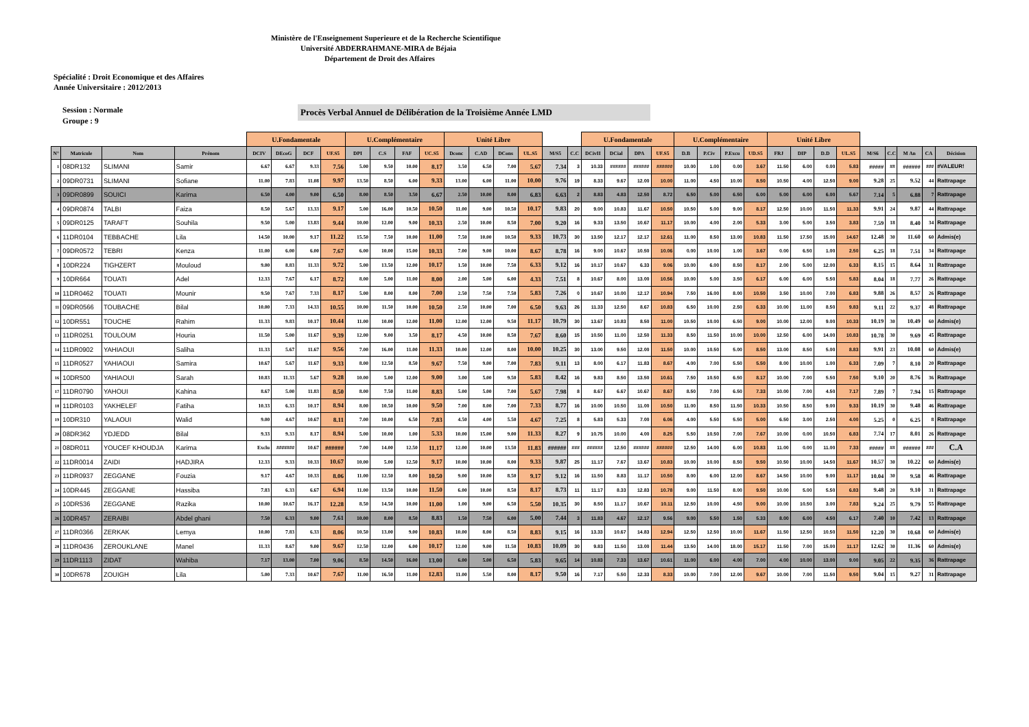Ministère de l'Enseignement Superieure et de la Recherche Scientifique
Université ABDERRAHMANE-MIRA de Béjaia
Département de Droit des Affaires
Spécialité : Droit Economique et des Affaires
Année Universitaire : 2012/2013
Session : Normale
Groupe : 9
Procès Verbal Annuel de Délibération de la Troisième Année LMD
| | | | | U.Fondamentale | | | | U.Complémentaire | | | | Unité Libre | | | | | | U.Fondamentale | | | | U.Complémentaire | | | | Unité Libre | | | | | | | | |
| --- | --- | --- | --- | --- | --- | --- | --- | --- | --- | --- | --- | --- | --- | --- | --- | --- | --- | --- | --- | --- | --- | --- | --- | --- | --- | --- | --- | --- | --- | --- | --- | --- | --- | --- |
| N° | Matricule | Nom | Prénom | DCIV | DEcoG | DCF | UF.S5 | DPI | C.S | FAF | UC.S5 | Dconc | C.AD | DCons | UL.S5 | M/S5 | C.C | DCivII | DCial | DPA | UF.S5 | D.B | P.Civ | P.Excu | UD.S5 | FRJ | DIP | D.D | UL.S5 | M/S6 | C.C | M An | CA | Décision |
| 1 | 08DR132 | SLIMANI | Samir | 6.67 | 6.67 | 9.33 | 7.56 | 5.00 | 9.50 | 10.00 | 8.17 | 3.50 | 6.50 | 7.00 | 5.67 | 7.34 | 3 | 10.33 | ###### | ###### | ###### | 10.00 | 1.00 | 0.00 | 3.67 | 11.50 | 6.00 | 0.00 | 5.83 | ##### | ## | ###### | ### | #VALEUR! |
| 2 | 09DR0731 | SLIMANI | Sofiane | 11.00 | 7.83 | 11.08 | 9.97 | 13.50 | 8.50 | 6.00 | 9.33 | 13.00 | 6.00 | 11.00 | 10.00 | 9.76 | 19 | 8.33 | 9.67 | 12.00 | 10.00 | 11.00 | 4.50 | 10.00 | 8.50 | 10.50 | 4.00 | 12.50 | 9.00 | 9.28 | 25 | 9.52 | 44 | Rattrapage |
| 3 | 09DR0899 | SOUICI | Karima | 6.50 | 4.00 | 9.00 | 6.50 | 8.00 | 8.50 | 3.50 | 6.67 | 2.50 | 10.00 | 8.00 | 6.83 | 6.63 | 2 | 8.83 | 4.83 | 12.50 | 8.72 | 6.50 | 5.00 | 6.50 | 6.00 | 5.00 | 6.00 | 6.00 | 5.67 | 7.14 | 5 | 6.88 | 7 | Rattrapage |
| 4 | 09DR0874 | TALBI | Faiza | 8.50 | 5.67 | 13.33 | 9.17 | 5.00 | 16.00 | 10.50 | 10.50 | 11.00 | 9.00 | 10.50 | 10.17 | 9.83 | 20 | 9.00 | 10.83 | 11.67 | 10.50 | 10.50 | 5.00 | 9.00 | 8.17 | 12.50 | 10.00 | 11.50 | 11.33 | 9.91 | 24 | 9.87 | 44 | Rattrapage |
| 5 | 09DR0125 | TARAFT | Souhila | 9.50 | 5.00 | 13.83 | 9.44 | 10.00 | 12.00 | 9.00 | 10.33 | 2.50 | 10.00 | 8.50 | 7.00 | 9.20 | 16 | 9.33 | 13.50 | 10.67 | 11.17 | 10.00 | 4.00 | 2.00 | 5.33 | 3.00 | 5.00 | 3.50 | 3.83 | 7.59 | 18 | 8.40 | 34 | Rattrapage |
| 6 | 11DR0104 | TEBBACHE | Lila | 14.50 | 10.00 | 9.17 | 11.22 | 15.50 | 7.50 | 10.00 | 11.00 | 7.50 | 10.00 | 10.50 | 9.33 | 10.73 | 30 | 13.50 | 12.17 | 12.17 | 12.61 | 11.00 | 8.50 | 13.00 | 10.83 | 11.50 | 17.50 | 15.00 | 14.67 | 12.48 | 30 | 11.60 | 60 | Admis(e) |
| 7 | 09DR0572 | TEBRI | Kenza | 11.00 | 6.00 | 6.00 | 7.67 | 6.00 | 10.00 | 15.00 | 10.33 | 7.00 | 9.00 | 10.00 | 8.67 | 8.78 | 16 | 9.00 | 10.67 | 10.50 | 10.06 | 0.00 | 10.00 | 1.00 | 3.67 | 0.00 | 6.50 | 1.00 | 2.50 | 6.25 | 18 | 7.51 | 34 | Rattrapage |
| 8 | 10DR224 | TIGHZERT | Mouloud | 9.00 | 8.83 | 11.33 | 9.72 | 5.00 | 13.50 | 12.00 | 10.17 | 1.50 | 10.00 | 7.50 | 6.33 | 9.12 | 16 | 10.17 | 10.67 | 6.33 | 9.06 | 10.00 | 6.00 | 8.50 | 8.17 | 2.00 | 5.00 | 12.00 | 6.33 | 8.15 | 15 | 8.64 | 31 | Rattrapage |
| 9 | 10DR664 | TOUATI | Adel | 12.33 | 7.67 | 6.17 | 8.72 | 8.00 | 5.00 | 11.00 | 8.00 | 2.00 | 5.00 | 6.00 | 4.33 | 7.51 | 8 | 10.67 | 8.00 | 13.00 | 10.56 | 10.00 | 5.00 | 3.50 | 6.17 | 6.00 | 6.00 | 5.50 | 5.83 | 8.04 | 18 | 7.77 | 26 | Rattrapage |
| 10 | 11DR0462 | TOUATI | Mounir | 9.50 | 7.67 | 7.33 | 8.17 | 5.00 | 8.00 | 8.00 | 7.00 | 2.50 | 7.50 | 7.50 | 5.83 | 7.26 | 0 | 10.67 | 10.00 | 12.17 | 10.94 | 7.50 | 16.00 | 8.00 | 10.50 | 3.50 | 10.00 | 7.00 | 6.83 | 9.88 | 26 | 8.57 | 26 | Rattrapage |
| 11 | 09DR0566 | TOUBACHE | Bilal | 10.00 | 7.33 | 14.33 | 10.55 | 10.00 | 11.50 | 10.00 | 10.50 | 2.50 | 10.00 | 7.00 | 6.50 | 9.63 | 26 | 11.33 | 12.50 | 8.67 | 10.83 | 6.50 | 10.00 | 2.50 | 6.33 | 10.00 | 11.00 | 8.50 | 9.83 | 9.11 | 22 | 9.37 | 48 | Rattrapage |
| 12 | 10DR551 | TOUCHE | Rahim | 11.33 | 9.83 | 10.17 | 10.44 | 11.00 | 10.00 | 12.00 | 11.00 | 12.00 | 12.00 | 9.50 | 11.17 | 10.79 | 30 | 13.67 | 10.83 | 8.50 | 11.00 | 10.50 | 10.00 | 6.50 | 9.00 | 10.00 | 12.00 | 9.00 | 10.33 | 10.19 | 30 | 10.49 | 60 | Admis(e) |
| 13 | 11DR0251 | TOULOUM | Houria | 11.50 | 5.00 | 11.67 | 9.39 | 12.00 | 9.00 | 3.50 | 8.17 | 4.50 | 10.00 | 8.50 | 7.67 | 8.60 | 15 | 10.50 | 11.00 | 12.50 | 11.33 | 8.50 | 11.50 | 10.00 | 10.00 | 12.50 | 6.00 | 14.00 | 10.83 | 10.78 | 30 | 9.69 | 45 | Rattrapage |
| 14 | 11DR0902 | YAHIAOUI | Saliha | 11.33 | 5.67 | 11.67 | 9.56 | 7.00 | 16.00 | 11.00 | 11.33 | 10.00 | 12.00 | 8.00 | 10.00 | 10.25 | 30 | 13.00 | 9.50 | 12.00 | 11.50 | 10.00 | 10.50 | 5.00 | 8.50 | 13.00 | 8.50 | 5.00 | 8.83 | 9.91 | 23 | 10.08 | 60 | Admis(e) |
| 15 | 11DR0527 | YAHIAOUI | Samira | 10.67 | 5.67 | 11.67 | 9.33 | 8.00 | 12.50 | 8.50 | 9.67 | 7.50 | 9.00 | 7.00 | 7.83 | 9.11 | 13 | 8.00 | 6.17 | 11.83 | 8.67 | 4.00 | 7.00 | 5.50 | 5.50 | 8.00 | 10.00 | 1.00 | 6.33 | 7.09 | 7 | 8.10 | 20 | Rattrapage |
| 16 | 10DR500 | YAHIAOUI | Sarah | 10.83 | 11.33 | 5.67 | 9.28 | 10.00 | 5.00 | 12.00 | 9.00 | 3.00 | 5.00 | 9.50 | 5.83 | 8.42 | 16 | 9.83 | 8.50 | 13.50 | 10.61 | 7.50 | 10.50 | 6.50 | 8.17 | 10.00 | 7.00 | 5.50 | 7.50 | 9.10 | 20 | 8.76 | 36 | Rattrapage |
| 17 | 11DR0790 | YAHOUI | Kahina | 8.67 | 5.00 | 11.83 | 8.50 | 8.00 | 7.50 | 11.00 | 8.83 | 5.00 | 5.00 | 7.00 | 5.67 | 7.98 | 8 | 8.67 | 6.67 | 10.67 | 8.67 | 8.50 | 7.00 | 6.50 | 7.33 | 10.00 | 7.00 | 4.50 | 7.17 | 7.89 | 7 | 7.94 | 15 | Rattrapage |
| 18 | 11DR0103 | YAKHELEF | Fatiha | 10.33 | 6.33 | 10.17 | 8.94 | 8.00 | 10.50 | 10.00 | 9.50 | 7.00 | 8.00 | 7.00 | 7.33 | 8.77 | 16 | 10.00 | 10.50 | 11.00 | 10.50 | 11.00 | 8.50 | 11.50 | 10.33 | 10.50 | 8.50 | 9.00 | 9.33 | 10.19 | 30 | 9.48 | 46 | Rattrapage |
| 19 | 10DR310 | YALAOUI | Walid | 9.00 | 4.67 | 10.67 | 8.11 | 7.00 | 10.00 | 6.50 | 7.83 | 4.50 | 4.00 | 5.50 | 4.67 | 7.25 | 8 | 5.83 | 5.33 | 7.00 | 6.06 | 4.00 | 5.50 | 5.50 | 5.00 | 6.50 | 3.00 | 2.50 | 4.00 | 5.25 | 0 | 6.25 | 8 | Rattrapage |
| 20 | 08DR362 | YDJEDD | Bilal | 9.33 | 9.33 | 8.17 | 8.94 | 5.00 | 10.00 | 1.00 | 5.33 | 10.00 | 15.00 | 9.00 | 11.33 | 8.27 | 9 | 10.75 | 10.00 | 4.00 | 8.25 | 5.50 | 10.50 | 7.00 | 7.67 | 10.00 | 0.00 | 10.50 | 6.83 | 7.74 | 17 | 8.01 | 26 | Rattrapage |
| 21 | 08DR011 | YOUCEF KHOUDJA | Karima | Exclu | ####### | 10.67 | ###### | 7.00 | 14.00 | 12.50 | 11.17 | 12.00 | 10.00 | 13.50 | 11.83 | ###### | ### | ###### | 12.50 | ###### | ###### | 12.50 | 14.00 | 6.00 | 10.83 | 11.00 | 0.00 | 11.00 | 7.33 | ##### | ## | ###### | ### | C.A |
| 22 | 11DR0014 | ZAIDI | HADJIRA | 12.33 | 9.33 | 10.33 | 10.67 | 10.00 | 5.00 | 12.50 | 9.17 | 10.00 | 10.00 | 8.00 | 9.33 | 9.87 | 25 | 11.17 | 7.67 | 13.67 | 10.83 | 10.00 | 10.00 | 8.50 | 9.50 | 10.50 | 10.00 | 14.50 | 11.67 | 10.57 | 30 | 10.22 | 60 | Admis(e) |
| 23 | 11DR0937 | ZEGGANE | Fouzia | 9.17 | 4.67 | 10.33 | 8.06 | 11.00 | 12.50 | 8.00 | 10.50 | 9.00 | 10.00 | 8.50 | 9.17 | 9.12 | 16 | 11.50 | 8.83 | 11.17 | 10.50 | 8.00 | 6.00 | 12.00 | 8.67 | 14.50 | 10.00 | 9.00 | 11.17 | 10.04 | 30 | 9.58 | 46 | Rattrapage |
| 24 | 10DR445 | ZEGGANE | Hassiba | 7.83 | 6.33 | 6.67 | 6.94 | 11.00 | 13.50 | 10.00 | 11.50 | 6.00 | 10.00 | 8.50 | 8.17 | 8.73 | 11 | 11.17 | 8.33 | 12.83 | 10.78 | 9.00 | 11.50 | 8.00 | 9.50 | 10.00 | 5.00 | 5.50 | 6.83 | 9.48 | 20 | 9.10 | 31 | Rattrapage |
| 25 | 10DR536 | ZEGGANE | Razika | 10.00 | 10.67 | 16.17 | 12.28 | 8.50 | 14.50 | 10.00 | 11.00 | 1.00 | 9.00 | 6.50 | 5.50 | 10.35 | 30 | 8.50 | 11.17 | 10.67 | 10.11 | 12.50 | 10.00 | 4.50 | 9.00 | 10.00 | 10.50 | 3.00 | 7.83 | 9.24 | 25 | 9.79 | 55 | Rattrapage |
| 26 | 10DR457 | ZERAIBI | Abdel ghani | 7.50 | 6.33 | 9.00 | 7.61 | 10.00 | 8.00 | 8.50 | 8.83 | 1.50 | 7.50 | 6.00 | 5.00 | 7.44 | 3 | 11.83 | 4.67 | 12.17 | 9.56 | 9.00 | 5.50 | 1.50 | 5.33 | 8.00 | 6.00 | 4.50 | 6.17 | 7.40 | 10 | 7.42 | 13 | Rattrapage |
| 27 | 11DR0366 | ZERKAK | Lemya | 10.00 | 7.83 | 6.33 | 8.06 | 10.50 | 13.00 | 9.00 | 10.83 | 10.00 | 8.00 | 8.50 | 8.83 | 9.15 | 16 | 13.33 | 10.67 | 14.83 | 12.94 | 12.50 | 12.50 | 10.00 | 11.67 | 11.50 | 12.50 | 10.50 | 11.50 | 12.20 | 30 | 10.68 | 60 | Admis(e) |
| 28 | 11DR0436 | ZEROUKLANE | Manel | 11.33 | 8.67 | 9.00 | 9.67 | 12.50 | 12.00 | 6.00 | 10.17 | 12.00 | 9.00 | 11.50 | 10.83 | 10.09 | 30 | 9.83 | 11.50 | 13.00 | 11.44 | 13.50 | 14.00 | 18.00 | 15.17 | 11.50 | 7.00 | 15.00 | 11.17 | 12.62 | 30 | 11.36 | 60 | Admis(e) |
| 29 | 11DR1113 | ZIDAT | Wahiba | 7.17 | 13.00 | 7.00 | 9.06 | 8.50 | 14.50 | 16.00 | 13.00 | 6.00 | 5.00 | 6.50 | 5.83 | 9.65 | 14 | 10.83 | 7.33 | 13.67 | 10.61 | 11.00 | 6.00 | 4.00 | 7.00 | 4.00 | 10.00 | 13.00 | 9.00 | 9.05 | 22 | 9.35 | 36 | Rattrapage |
| 30 | 10DR678 | ZOUIGH | Lila | 5.00 | 7.33 | 10.67 | 7.67 | 11.00 | 16.50 | 11.00 | 12.83 | 11.00 | 5.50 | 8.00 | 8.17 | 9.50 | 16 | 7.17 | 5.50 | 12.33 | 8.33 | 10.00 | 7.00 | 12.00 | 9.67 | 10.00 | 7.00 | 11.50 | 9.50 | 9.04 | 15 | 9.27 | 31 | Rattrapage |